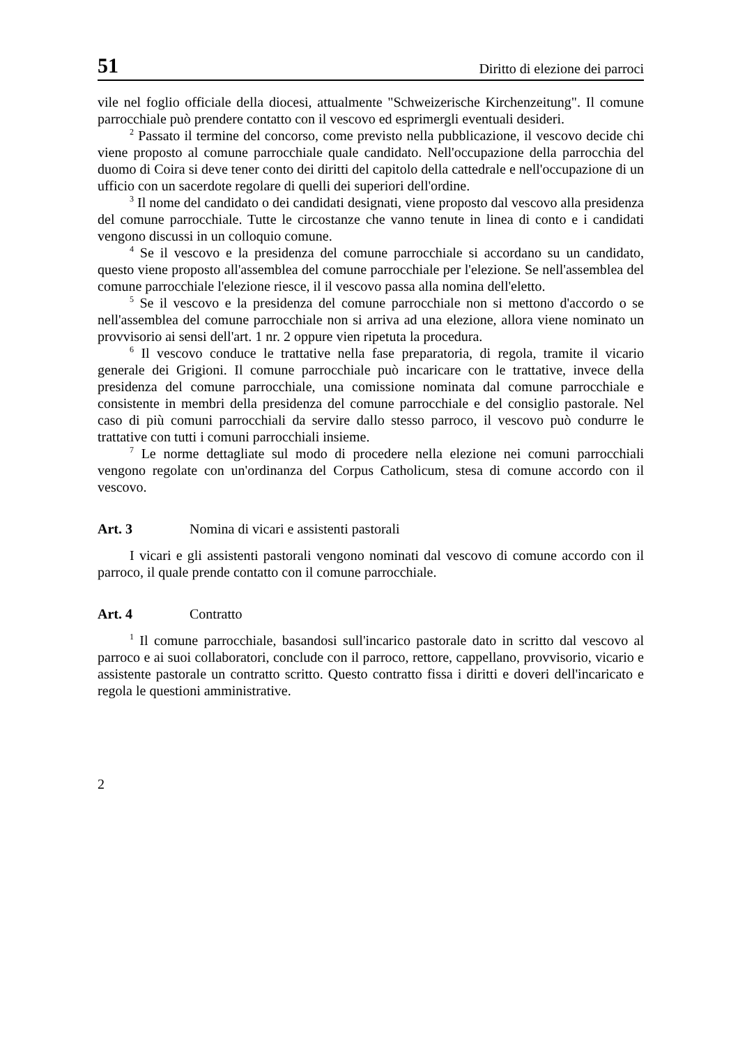51 Diritto di elezione dei parroci
vile nel foglio officiale della diocesi, attualmente "Schweizerische Kirchenzeitung". Il comune parrocchiale può prendere contatto con il vescovo ed esprimergli eventuali desideri.
<sup>2</sup> Passato il termine del concorso, come previsto nella pubblicazione, il vescovo decide chi viene proposto al comune parrocchiale quale candidato. Nell'occupazione della parrocchia del duomo di Coira si deve tener conto dei diritti del capitolo della cattedrale e nell'occupazione di un ufficio con un sacerdote regolare di quelli dei superiori dell'ordine.
<sup>3</sup> Il nome del candidato o dei candidati designati, viene proposto dal vescovo alla presidenza del comune parrocchiale. Tutte le circostanze che vanno tenute in linea di conto e i candidati vengono discussi in un colloquio comune.
<sup>4</sup> Se il vescovo e la presidenza del comune parrocchiale si accordano su un candidato, questo viene proposto all'assemblea del comune parrocchiale per l'elezione. Se nell'assemblea del comune parrocchiale l'elezione riesce, il il vescovo passa alla nomina dell'eletto.
<sup>5</sup> Se il vescovo e la presidenza del comune parrocchiale non si mettono d'accordo o se nell'assemblea del comune parrocchiale non si arriva ad una elezione, allora viene nominato un provvisorio ai sensi dell'art. 1 nr. 2 oppure vien ripetuta la procedura.
<sup>6</sup> Il vescovo conduce le trattative nella fase preparatoria, di regola, tramite il vicario generale dei Grigioni. Il comune parrocchiale può incaricare con le trattative, invece della presidenza del comune parrocchiale, una comissione nominata dal comune parrocchiale e consistente in membri della presidenza del comune parrocchiale e del consiglio pastorale. Nel caso di più comuni parrocchiali da servire dallo stesso parroco, il vescovo può condurre le trattative con tutti i comuni parrocchiali insieme.
<sup>7</sup> Le norme dettagliate sul modo di procedere nella elezione nei comuni parrocchiali vengono regolate con un'ordinanza del Corpus Catholicum, stesa di comune accordo con il vescovo.
Art. 3 Nomina di vicari e assistenti pastorali
I vicari e gli assistenti pastorali vengono nominati dal vescovo di comune accordo con il parroco, il quale prende contatto con il comune parrocchiale.
Art. 4 Contratto
<sup>1</sup> Il comune parrocchiale, basandosi sull'incarico pastorale dato in scritto dal vescovo al parroco e ai suoi collaboratori, conclude con il parroco, rettore, cappellano, provvisorio, vicario e assistente pastorale un contratto scritto. Questo contratto fissa i diritti e doveri dell'incaricato e regola le questioni amministrative.
2